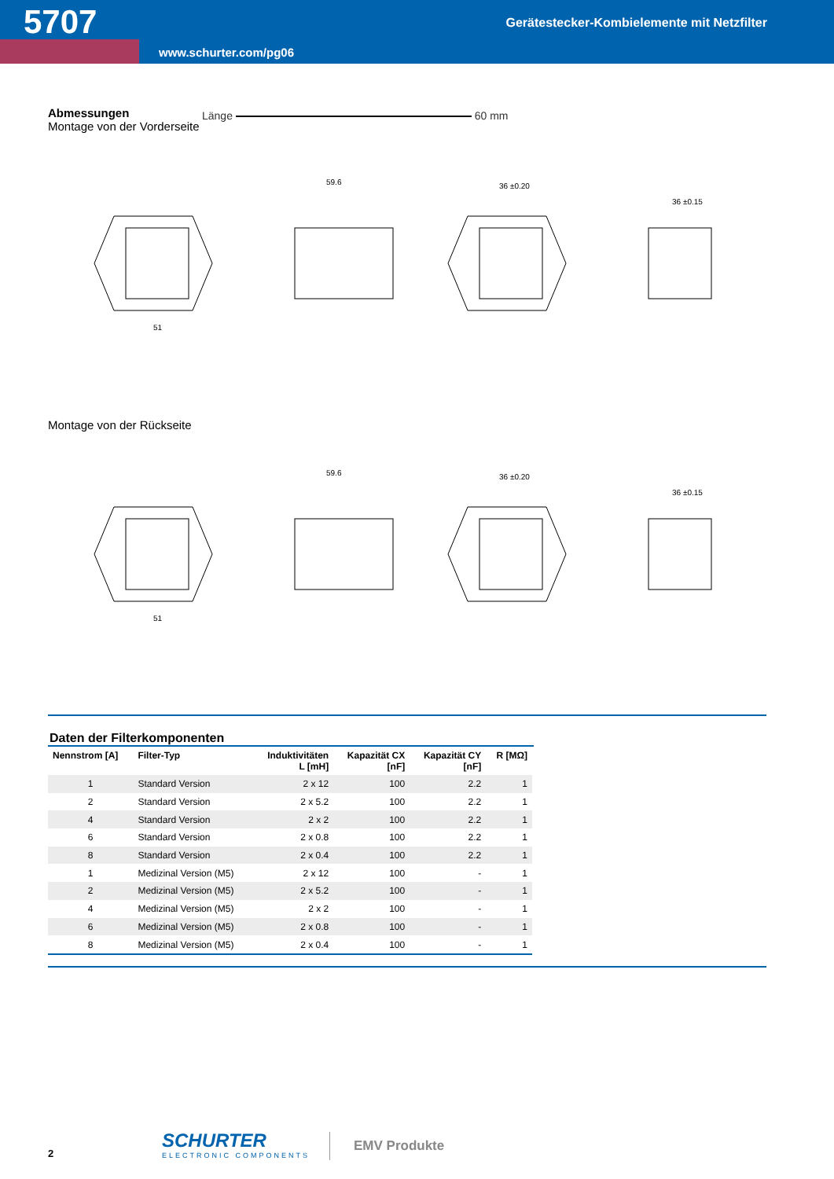5707
Gerätestecker-Kombielemente mit Netzfilter
www.schurter.com/pg06
Abmessungen
Montage von der Vorderseite
Länge 60 mm
51
59.6
36 ±0.20
36 ±0.15
Montage von der Rückseite
51
59.6
36 ±0.20
36 ±0.15
Daten der Filterkomponenten
| Nennstrom [A] | Filter-Typ | Induktivitäten L [mH] | Kapazität CX [nF] | Kapazität CY [nF] | R [MΩ] |
| --- | --- | --- | --- | --- | --- |
| 1 | Standard Version | 2 x 12 | 100 | 2.2 | 1 |
| 2 | Standard Version | 2 x 5.2 | 100 | 2.2 | 1 |
| 4 | Standard Version | 2 x 2 | 100 | 2.2 | 1 |
| 6 | Standard Version | 2 x 0.8 | 100 | 2.2 | 1 |
| 8 | Standard Version | 2 x 0.4 | 100 | 2.2 | 1 |
| 1 | Medizinal Version (M5) | 2 x 12 | 100 | - | 1 |
| 2 | Medizinal Version (M5) | 2 x 5.2 | 100 | - | 1 |
| 4 | Medizinal Version (M5) | 2 x 2 | 100 | - | 1 |
| 6 | Medizinal Version (M5) | 2 x 0.8 | 100 | - | 1 |
| 8 | Medizinal Version (M5) | 2 x 0.4 | 100 | - | 1 |
2
SCHURTER
ELECTRONIC COMPONENTS
EMV Produkte